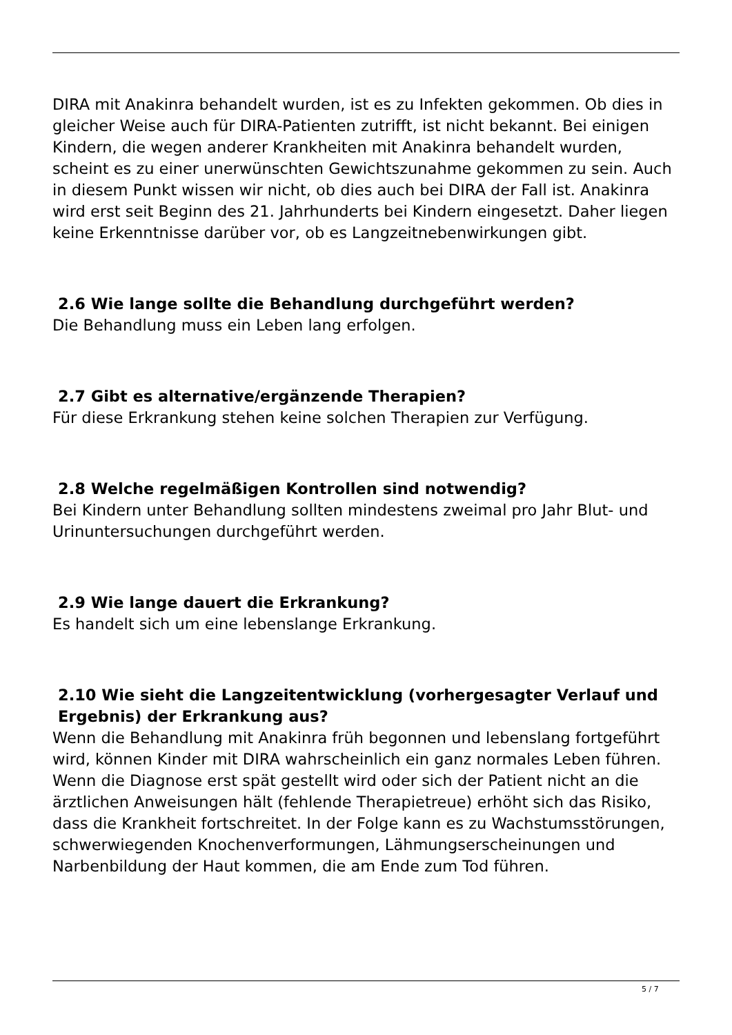DIRA mit Anakinra behandelt wurden, ist es zu Infekten gekommen. Ob dies in gleicher Weise auch für DIRA-Patienten zutrifft, ist nicht bekannt. Bei einigen Kindern, die wegen anderer Krankheiten mit Anakinra behandelt wurden, scheint es zu einer unerwünschten Gewichtszunahme gekommen zu sein. Auch in diesem Punkt wissen wir nicht, ob dies auch bei DIRA der Fall ist. Anakinra wird erst seit Beginn des 21. Jahrhunderts bei Kindern eingesetzt. Daher liegen keine Erkenntnisse darüber vor, ob es Langzeitnebenwirkungen gibt.
2.6 Wie lange sollte die Behandlung durchgeführt werden?
Die Behandlung muss ein Leben lang erfolgen.
2.7 Gibt es alternative/ergänzende Therapien?
Für diese Erkrankung stehen keine solchen Therapien zur Verfügung.
2.8 Welche regelmäßigen Kontrollen sind notwendig?
Bei Kindern unter Behandlung sollten mindestens zweimal pro Jahr Blut- und Urinuntersuchungen durchgeführt werden.
2.9 Wie lange dauert die Erkrankung?
Es handelt sich um eine lebenslange Erkrankung.
2.10 Wie sieht die Langzeitentwicklung (vorhergesagter Verlauf und Ergebnis) der Erkrankung aus?
Wenn die Behandlung mit Anakinra früh begonnen und lebenslang fortgeführt wird, können Kinder mit DIRA wahrscheinlich ein ganz normales Leben führen. Wenn die Diagnose erst spät gestellt wird oder sich der Patient nicht an die ärztlichen Anweisungen hält (fehlende Therapietreue) erhöht sich das Risiko, dass die Krankheit fortschreitet. In der Folge kann es zu Wachstumsstörungen, schwerwiegenden Knochenverformungen, Lähmungserscheinungen und Narbenbildung der Haut kommen, die am Ende zum Tod führen.
5 / 7